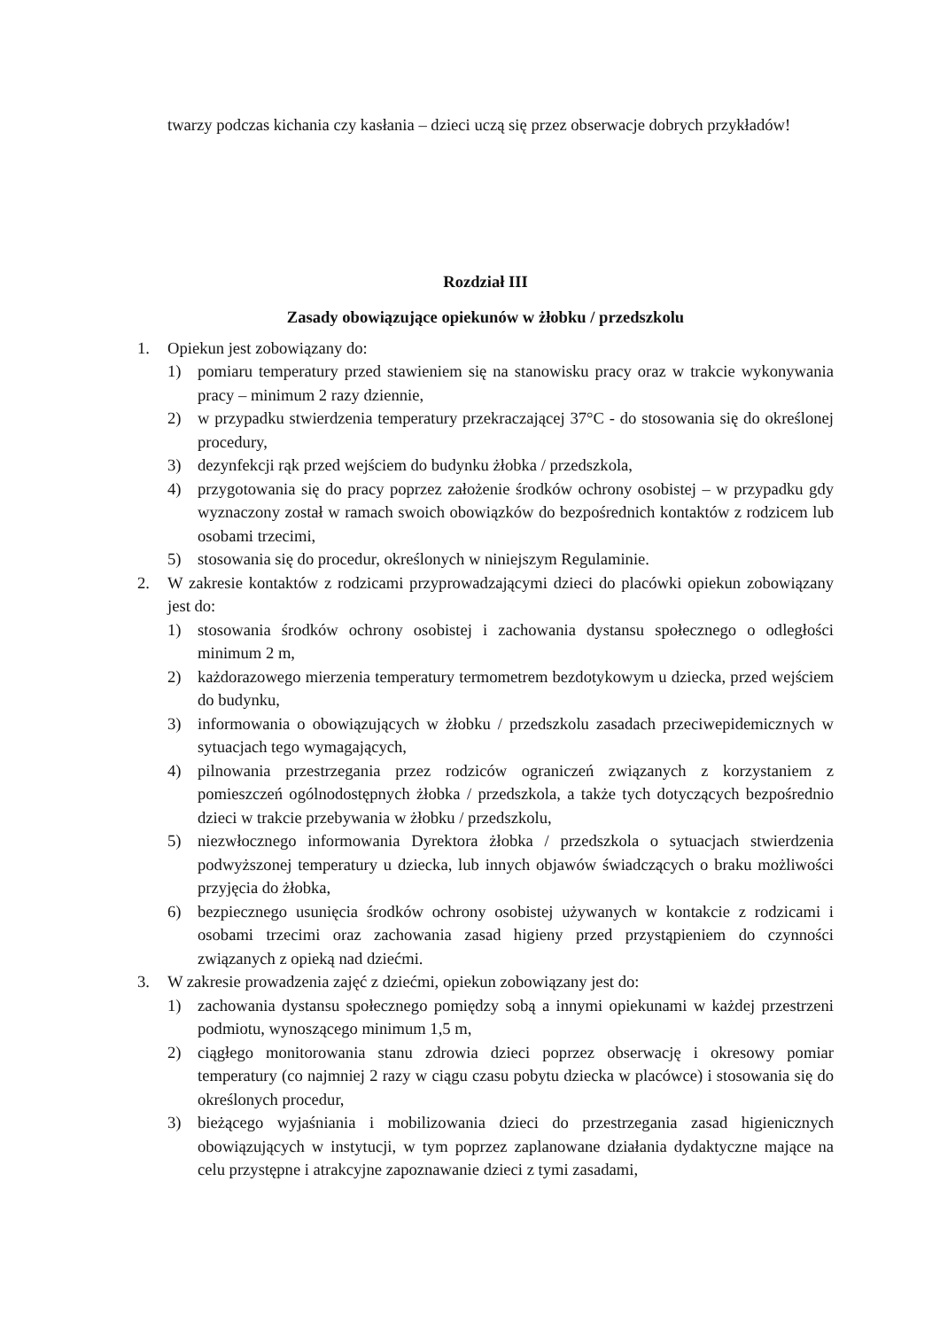twarzy podczas kichania czy kasłania – dzieci uczą się przez obserwacje dobrych przykładów!
Rozdział III
Zasady obowiązujące opiekunów w żłobku / przedszkolu
1. Opiekun jest zobowiązany do:
1) pomiaru temperatury przed stawieniem się na stanowisku pracy oraz w trakcie wykonywania pracy – minimum 2 razy dziennie,
2) w przypadku stwierdzenia temperatury przekraczającej 37°C - do stosowania się do określonej procedury,
3) dezynfekcji rąk przed wejściem do budynku żłobka / przedszkola,
4) przygotowania się do pracy poprzez założenie środków ochrony osobistej – w przypadku gdy wyznaczony został w ramach swoich obowiązków do bezpośrednich kontaktów z rodzicem lub osobami trzecimi,
5) stosowania się do procedur, określonych w niniejszym Regulaminie.
2. W zakresie kontaktów z rodzicami przyprowadzającymi dzieci do placówki opiekun zobowiązany jest do:
1) stosowania środków ochrony osobistej i zachowania dystansu społecznego o odległości minimum 2 m,
2) każdorazowego mierzenia temperatury termometrem bezdotykowym u dziecka, przed wejściem do budynku,
3) informowania o obowiązujących w żłobku / przedszkolu zasadach przeciwepidemicznych w sytuacjach tego wymagających,
4) pilnowania przestrzegania przez rodziców ograniczeń związanych z korzystaniem z pomieszczeń ogólnodostępnych żłobka / przedszkola, a także tych dotyczących bezpośrednio dzieci w trakcie przebywania w żłobku / przedszkolu,
5) niezwłocznego informowania Dyrektora żłobka / przedszkola o sytuacjach stwierdzenia podwyższonej temperatury u dziecka, lub innych objawów świadczących o braku możliwości przyjęcia do żłobka,
6) bezpiecznego usunięcia środków ochrony osobistej używanych w kontakcie z rodzicami i osobami trzecimi oraz zachowania zasad higieny przed przystąpieniem do czynności związanych z opieką nad dziećmi.
3. W zakresie prowadzenia zajęć z dziećmi, opiekun zobowiązany jest do:
1) zachowania dystansu społecznego pomiędzy sobą a innymi opiekunami w każdej przestrzeni podmiotu, wynoszącego minimum 1,5 m,
2) ciągłego monitorowania stanu zdrowia dzieci poprzez obserwację i okresowy pomiar temperatury (co najmniej 2 razy w ciągu czasu pobytu dziecka w placówce) i stosowania się do określonych procedur,
3) bieżącego wyjaśniania i mobilizowania dzieci do przestrzegania zasad higienicznych obowiązujących w instytucji, w tym poprzez zaplanowane działania dydaktyczne mające na celu przystępne i atrakcyjne zapoznawanie dzieci z tymi zasadami,